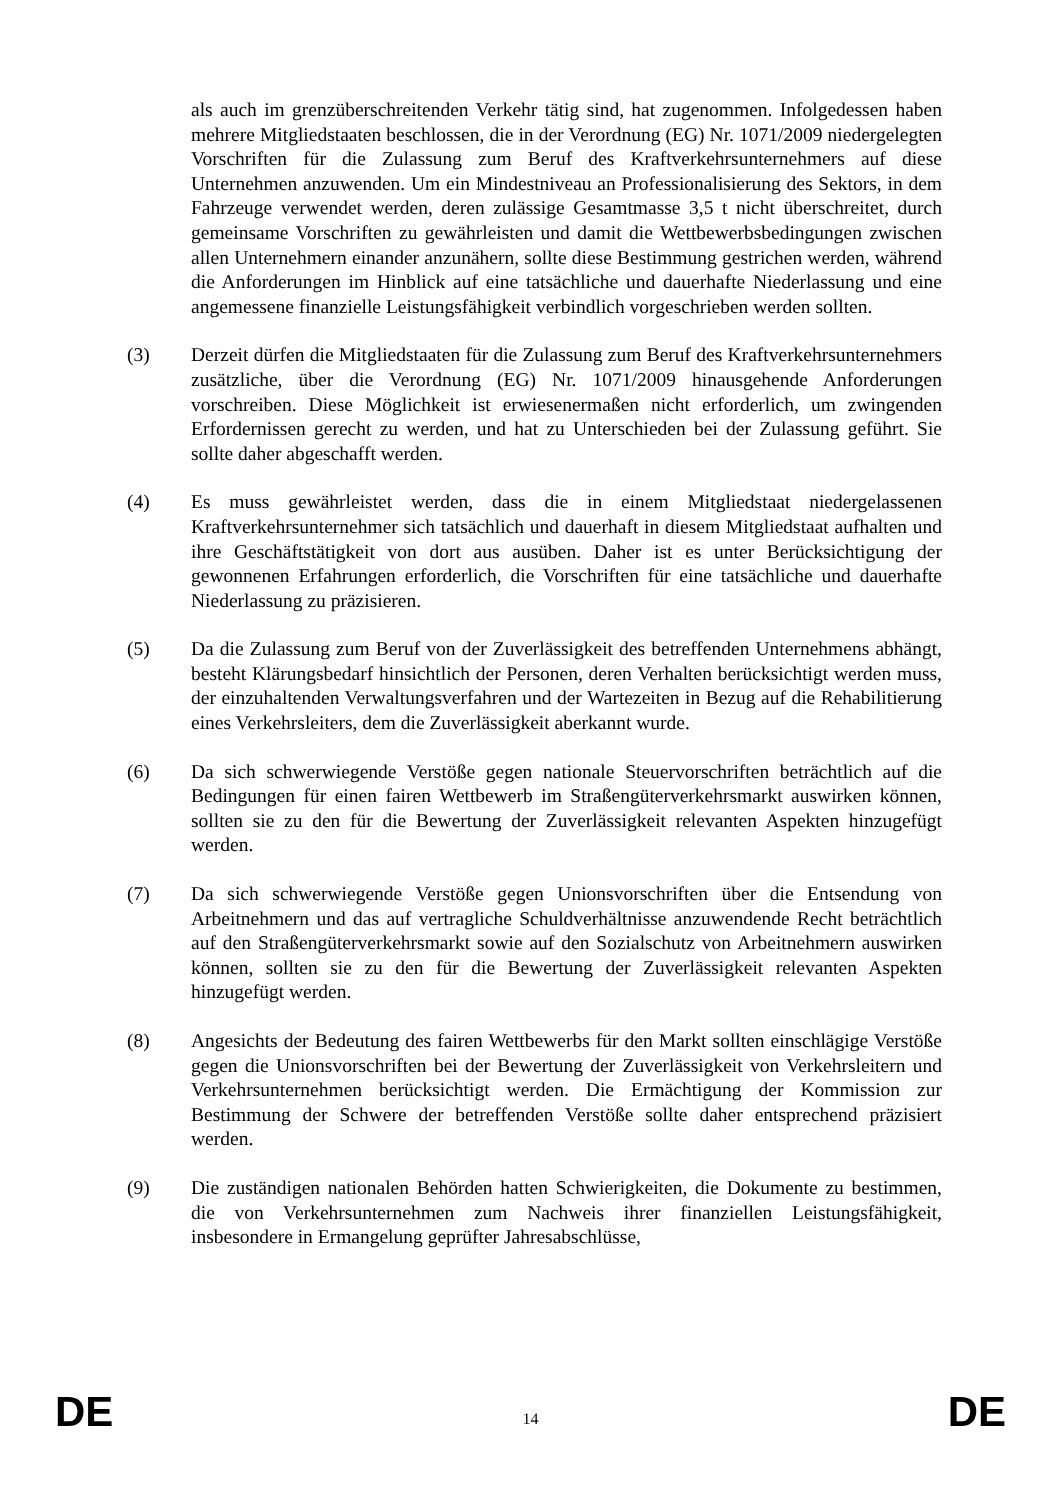als auch im grenzüberschreitenden Verkehr tätig sind, hat zugenommen. Infolgedessen haben mehrere Mitgliedstaaten beschlossen, die in der Verordnung (EG) Nr. 1071/2009 niedergelegten Vorschriften für die Zulassung zum Beruf des Kraftverkehrsunternehmers auf diese Unternehmen anzuwenden. Um ein Mindestniveau an Professionalisierung des Sektors, in dem Fahrzeuge verwendet werden, deren zulässige Gesamtmasse 3,5 t nicht überschreitet, durch gemeinsame Vorschriften zu gewährleisten und damit die Wettbewerbsbedingungen zwischen allen Unternehmern einander anzunähern, sollte diese Bestimmung gestrichen werden, während die Anforderungen im Hinblick auf eine tatsächliche und dauerhafte Niederlassung und eine angemessene finanzielle Leistungsfähigkeit verbindlich vorgeschrieben werden sollten.
(3) Derzeit dürfen die Mitgliedstaaten für die Zulassung zum Beruf des Kraftverkehrsunternehmers zusätzliche, über die Verordnung (EG) Nr. 1071/2009 hinausgehende Anforderungen vorschreiben. Diese Möglichkeit ist erwiesenermaßen nicht erforderlich, um zwingenden Erfordernissen gerecht zu werden, und hat zu Unterschieden bei der Zulassung geführt. Sie sollte daher abgeschafft werden.
(4) Es muss gewährleistet werden, dass die in einem Mitgliedstaat niedergelassenen Kraftverkehrsunternehmer sich tatsächlich und dauerhaft in diesem Mitgliedstaat aufhalten und ihre Geschäftstätigkeit von dort aus ausüben. Daher ist es unter Berücksichtigung der gewonnenen Erfahrungen erforderlich, die Vorschriften für eine tatsächliche und dauerhafte Niederlassung zu präzisieren.
(5) Da die Zulassung zum Beruf von der Zuverlässigkeit des betreffenden Unternehmens abhängt, besteht Klärungsbedarf hinsichtlich der Personen, deren Verhalten berücksichtigt werden muss, der einzuhaltenden Verwaltungsverfahren und der Wartezeiten in Bezug auf die Rehabilitierung eines Verkehrsleiters, dem die Zuverlässigkeit aberkannt wurde.
(6) Da sich schwerwiegende Verstöße gegen nationale Steuervorschriften beträchtlich auf die Bedingungen für einen fairen Wettbewerb im Straßengüterverkehrsmarkt auswirken können, sollten sie zu den für die Bewertung der Zuverlässigkeit relevanten Aspekten hinzugefügt werden.
(7) Da sich schwerwiegende Verstöße gegen Unionsvorschriften über die Entsendung von Arbeitnehmern und das auf vertragliche Schuldverhältnisse anzuwendende Recht beträchtlich auf den Straßengüterverkehrsmarkt sowie auf den Sozialschutz von Arbeitnehmern auswirken können, sollten sie zu den für die Bewertung der Zuverlässigkeit relevanten Aspekten hinzugefügt werden.
(8) Angesichts der Bedeutung des fairen Wettbewerbs für den Markt sollten einschlägige Verstöße gegen die Unionsvorschriften bei der Bewertung der Zuverlässigkeit von Verkehrsleitern und Verkehrsunternehmen berücksichtigt werden. Die Ermächtigung der Kommission zur Bestimmung der Schwere der betreffenden Verstöße sollte daher entsprechend präzisiert werden.
(9) Die zuständigen nationalen Behörden hatten Schwierigkeiten, die Dokumente zu bestimmen, die von Verkehrsunternehmen zum Nachweis ihrer finanziellen Leistungsfähigkeit, insbesondere in Ermangelung geprüfter Jahresabschlüsse,
DE 14 DE